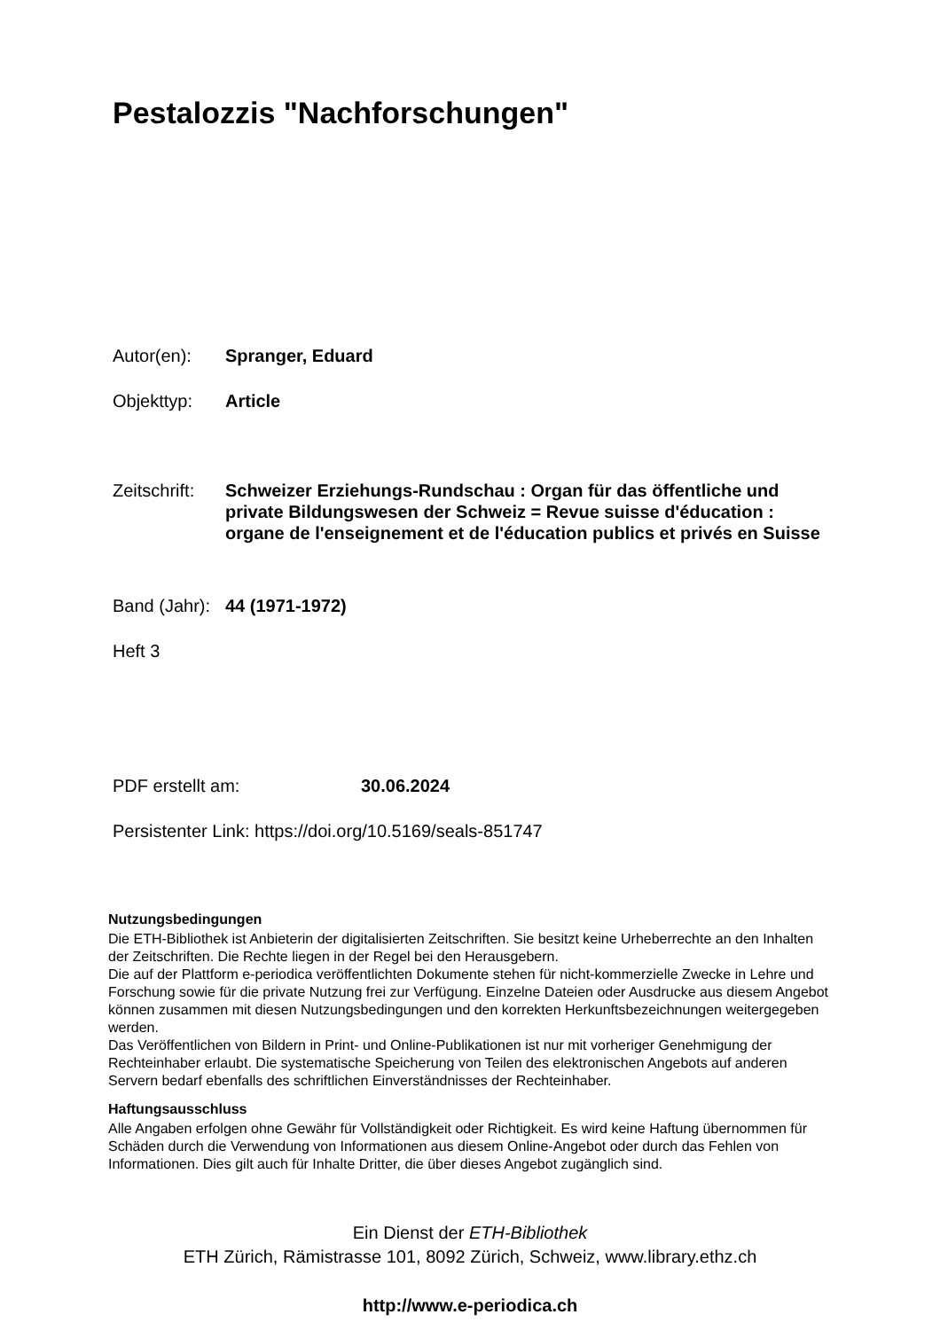Pestalozzis "Nachforschungen"
Autor(en): Spranger, Eduard
Objekttyp: Article
Zeitschrift:
Schweizer Erziehungs-Rundschau : Organ für das öffentliche und private Bildungswesen der Schweiz = Revue suisse d'éducation : organe de l'enseignement et de l'éducation publics et privés en Suisse
Band (Jahr):
44 (1971-1972)
Heft 3
PDF erstellt am: 30.06.2024
Persistenter Link: https://doi.org/10.5169/seals-851747
Nutzungsbedingungen
Die ETH-Bibliothek ist Anbieterin der digitalisierten Zeitschriften. Sie besitzt keine Urheberrechte an den Inhalten der Zeitschriften. Die Rechte liegen in der Regel bei den Herausgebern.
Die auf der Plattform e-periodica veröffentlichten Dokumente stehen für nicht-kommerzielle Zwecke in Lehre und Forschung sowie für die private Nutzung frei zur Verfügung. Einzelne Dateien oder Ausdrucke aus diesem Angebot können zusammen mit diesen Nutzungsbedingungen und den korrekten Herkunftsbezeichnungen weitergegeben werden.
Das Veröffentlichen von Bildern in Print- und Online-Publikationen ist nur mit vorheriger Genehmigung der Rechteinhaber erlaubt. Die systematische Speicherung von Teilen des elektronischen Angebots auf anderen Servern bedarf ebenfalls des schriftlichen Einverständnisses der Rechteinhaber.
Haftungsausschluss
Alle Angaben erfolgen ohne Gewähr für Vollständigkeit oder Richtigkeit. Es wird keine Haftung übernommen für Schäden durch die Verwendung von Informationen aus diesem Online-Angebot oder durch das Fehlen von Informationen. Dies gilt auch für Inhalte Dritter, die über dieses Angebot zugänglich sind.
Ein Dienst der ETH-Bibliothek
ETH Zürich, Rämistrasse 101, 8092 Zürich, Schweiz, www.library.ethz.ch
http://www.e-periodica.ch